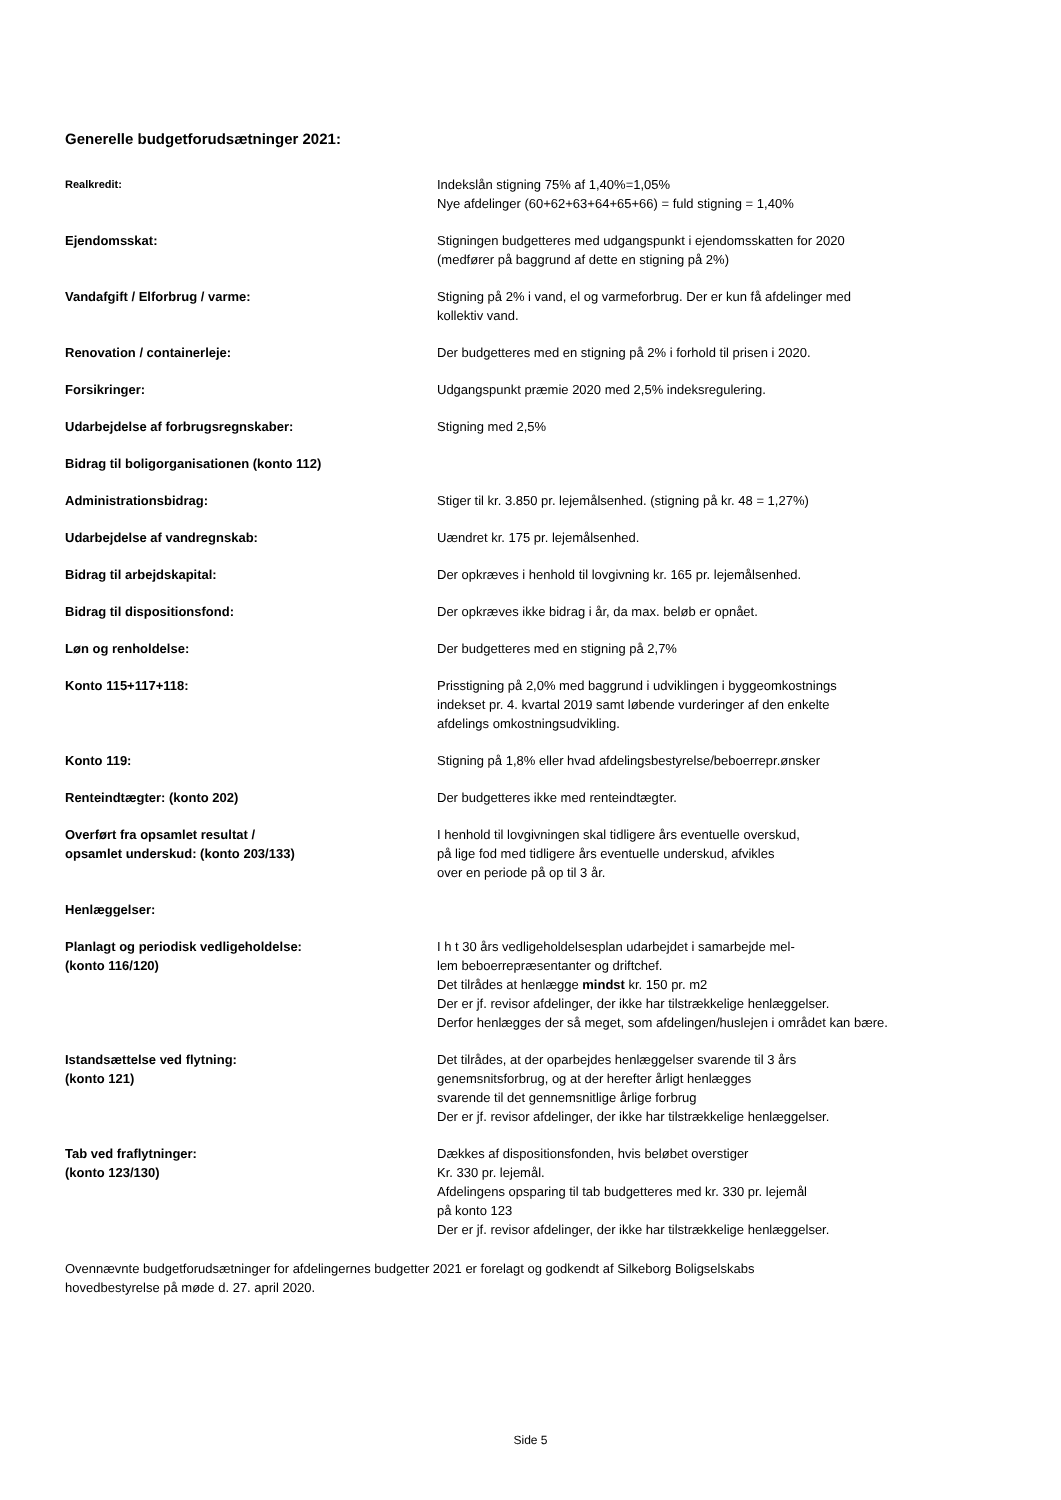Generelle budgetforudsætninger 2021:
Realkredit:
Indekslån stigning 75% af 1,40%=1,05%
Nye afdelinger (60+62+63+64+65+66) = fuld stigning = 1,40%
Ejendomsskat: Stigningen budgetteres med udgangspunkt i ejendomsskatten for 2020
(medfører på baggrund af dette en stigning på 2%)
Vandafgift / Elforbrug / varme: Stigning på 2% i vand, el og varmeforbrug. Der er kun få afdelinger med
kollektiv vand.
Renovation / containerleje: Der budgetteres med en stigning på 2% i forhold til prisen i 2020.
Forsikringer: Udgangspunkt præmie 2020 med 2,5% indeksregulering.
Udarbejdelse af forbrugsregnskaber: Stigning med 2,5%
Bidrag til boligorganisationen (konto 112)
Administrationsbidrag: Stiger til kr. 3.850 pr. lejemålsenhed. (stigning på kr. 48 = 1,27%)
Udarbejdelse af vandregnskab: Uændret kr. 175 pr. lejemålsenhed.
Bidrag til arbejdskapital: Der opkræves i henhold til lovgivning kr. 165 pr. lejemålsenhed.
Bidrag til dispositionsfond: Der opkræves ikke bidrag i år, da max. beløb er opnået.
Løn og renholdelse: Der budgetteres med en stigning på 2,7%
Konto 115+117+118: Prisstigning på 2,0% med baggrund i udviklingen i byggeomkostnings
indekset pr. 4. kvartal 2019 samt løbende vurderinger af den enkelte
afdelings omkostningsudvikling.
Konto 119: Stigning på 1,8% eller hvad afdelingsbestyrelse/beboerrepr.ønsker
Renteindtægter: (konto 202) Der budgetteres ikke med renteindtægter.
Overført fra opsamlet resultat /
opsamlet underskud: (konto 203/133)
I henhold til lovgivningen skal tidligere års eventuelle overskud,
på lige fod med tidligere års eventuelle underskud, afvikles
over en periode på op til 3 år.
Henlæggelser:
Planlagt og periodisk vedligeholdelse:
(konto 116/120)
I h t 30 års vedligeholdelsesplan udarbejdet i samarbejde mel-
lem beboerrepræsentanter og driftchef.
Det tilrådes at henlægge mindst kr. 150 pr. m2
Der er jf. revisor afdelinger, der ikke har tilstrækkelige henlæggelser.
Derfor henlægges der så meget, som afdelingen/huslejen i området kan bære.
Istandsættelse ved flytning:
(konto 121)
Det tilrådes, at der oparbejdes henlæggelser svarende til 3 års
genemsnitsforbrug, og at der herefter årligt henlægges
svarende til det gennemsnitlige årlige forbrug
Der er jf. revisor afdelinger, der ikke har tilstrækkelige henlæggelser.
Tab ved fraflytninger:
(konto 123/130)
Dækkes af dispositionsfonden, hvis beløbet overstiger
Kr. 330 pr. lejemål.
Afdelingens opsparing til tab budgetteres med kr. 330 pr. lejemål
på konto 123
Der er jf. revisor afdelinger, der ikke har tilstrækkelige henlæggelser.
Ovennævnte budgetforudsætninger for afdelingernes budgetter 2021 er forelagt og godkendt af Silkeborg Boligselskabs
hovedbestyrelse på møde d. 27. april 2020.
Side 5